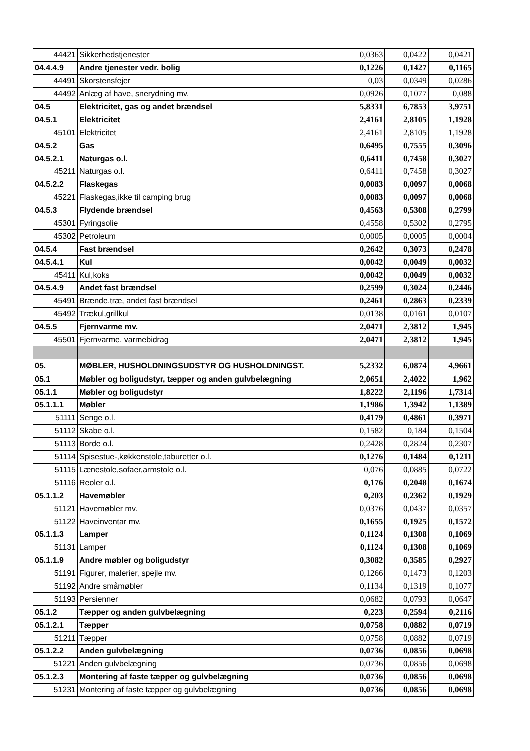| 44421 | Sikkerhedstjenester | 0,0363 | 0,0422 | 0,0421 |
| 04.4.4.9 | Andre tjenester vedr. bolig | 0,1226 | 0,1427 | 0,1165 |
| 44491 | Skorstensfejer | 0,03 | 0,0349 | 0,0286 |
| 44492 | Anlæg af have, snerydning mv. | 0,0926 | 0,1077 | 0,088 |
| 04.5 | Elektricitet, gas og andet brændsel | 5,8331 | 6,7853 | 3,9751 |
| 04.5.1 | Elektricitet | 2,4161 | 2,8105 | 1,1928 |
| 45101 | Elektricitet | 2,4161 | 2,8105 | 1,1928 |
| 04.5.2 | Gas | 0,6495 | 0,7555 | 0,3096 |
| 04.5.2.1 | Naturgas o.l. | 0,6411 | 0,7458 | 0,3027 |
| 45211 | Naturgas o.l. | 0,6411 | 0,7458 | 0,3027 |
| 04.5.2.2 | Flaskegas | 0,0083 | 0,0097 | 0,0068 |
| 45221 | Flaskegas,ikke til camping brug | 0,0083 | 0,0097 | 0,0068 |
| 04.5.3 | Flydende brændsel | 0,4563 | 0,5308 | 0,2799 |
| 45301 | Fyringsolie | 0,4558 | 0,5302 | 0,2795 |
| 45302 | Petroleum | 0,0005 | 0,0005 | 0,0004 |
| 04.5.4 | Fast brændsel | 0,2642 | 0,3073 | 0,2478 |
| 04.5.4.1 | Kul | 0,0042 | 0,0049 | 0,0032 |
| 45411 | Kul,koks | 0,0042 | 0,0049 | 0,0032 |
| 04.5.4.9 | Andet fast brændsel | 0,2599 | 0,3024 | 0,2446 |
| 45491 | Brænde,træ, andet fast brændsel | 0,2461 | 0,2863 | 0,2339 |
| 45492 | Trækul,grillkul | 0,0138 | 0,0161 | 0,0107 |
| 04.5.5 | Fjernvarme mv. | 2,0471 | 2,3812 | 1,945 |
| 45501 | Fjernvarme, varmebidrag | 2,0471 | 2,3812 | 1,945 |
| 05. | MØBLER, HUSHOLDNINGSUDSTYR OG HUSHOLDNINGST. | 5,2332 | 6,0874 | 4,9661 |
| 05.1 | Møbler og boligudstyr, tæpper og anden gulvbelægning | 2,0651 | 2,4022 | 1,962 |
| 05.1.1 | Møbler og boligudstyr | 1,8222 | 2,1196 | 1,7314 |
| 05.1.1.1 | Møbler | 1,1986 | 1,3942 | 1,1389 |
| 51111 | Senge o.l. | 0,4179 | 0,4861 | 0,3971 |
| 51112 | Skabe o.l. | 0,1582 | 0,184 | 0,1504 |
| 51113 | Borde o.l. | 0,2428 | 0,2824 | 0,2307 |
| 51114 | Spisestue-,køkkenstole,taburetter o.l. | 0,1276 | 0,1484 | 0,1211 |
| 51115 | Lænestole,sofaer,armstole o.l. | 0,076 | 0,0885 | 0,0722 |
| 51116 | Reoler o.l. | 0,176 | 0,2048 | 0,1674 |
| 05.1.1.2 | Havemøbler | 0,203 | 0,2362 | 0,1929 |
| 51121 | Havemøbler mv. | 0,0376 | 0,0437 | 0,0357 |
| 51122 | Haveinventar mv. | 0,1655 | 0,1925 | 0,1572 |
| 05.1.1.3 | Lamper | 0,1124 | 0,1308 | 0,1069 |
| 51131 | Lamper | 0,1124 | 0,1308 | 0,1069 |
| 05.1.1.9 | Andre møbler og boligudstyr | 0,3082 | 0,3585 | 0,2927 |
| 51191 | Figurer, malerier, spejle mv. | 0,1266 | 0,1473 | 0,1203 |
| 51192 | Andre småmøbler | 0,1134 | 0,1319 | 0,1077 |
| 51193 | Persienner | 0,0682 | 0,0793 | 0,0647 |
| 05.1.2 | Tæpper og anden gulvbelægning | 0,223 | 0,2594 | 0,2116 |
| 05.1.2.1 | Tæpper | 0,0758 | 0,0882 | 0,0719 |
| 51211 | Tæpper | 0,0758 | 0,0882 | 0,0719 |
| 05.1.2.2 | Anden gulvbelægning | 0,0736 | 0,0856 | 0,0698 |
| 51221 | Anden gulvbelægning | 0,0736 | 0,0856 | 0,0698 |
| 05.1.2.3 | Montering af faste tæpper og gulvbelægning | 0,0736 | 0,0856 | 0,0698 |
| 51231 | Montering af faste tæpper og gulvbelægning | 0,0736 | 0,0856 | 0,0698 |